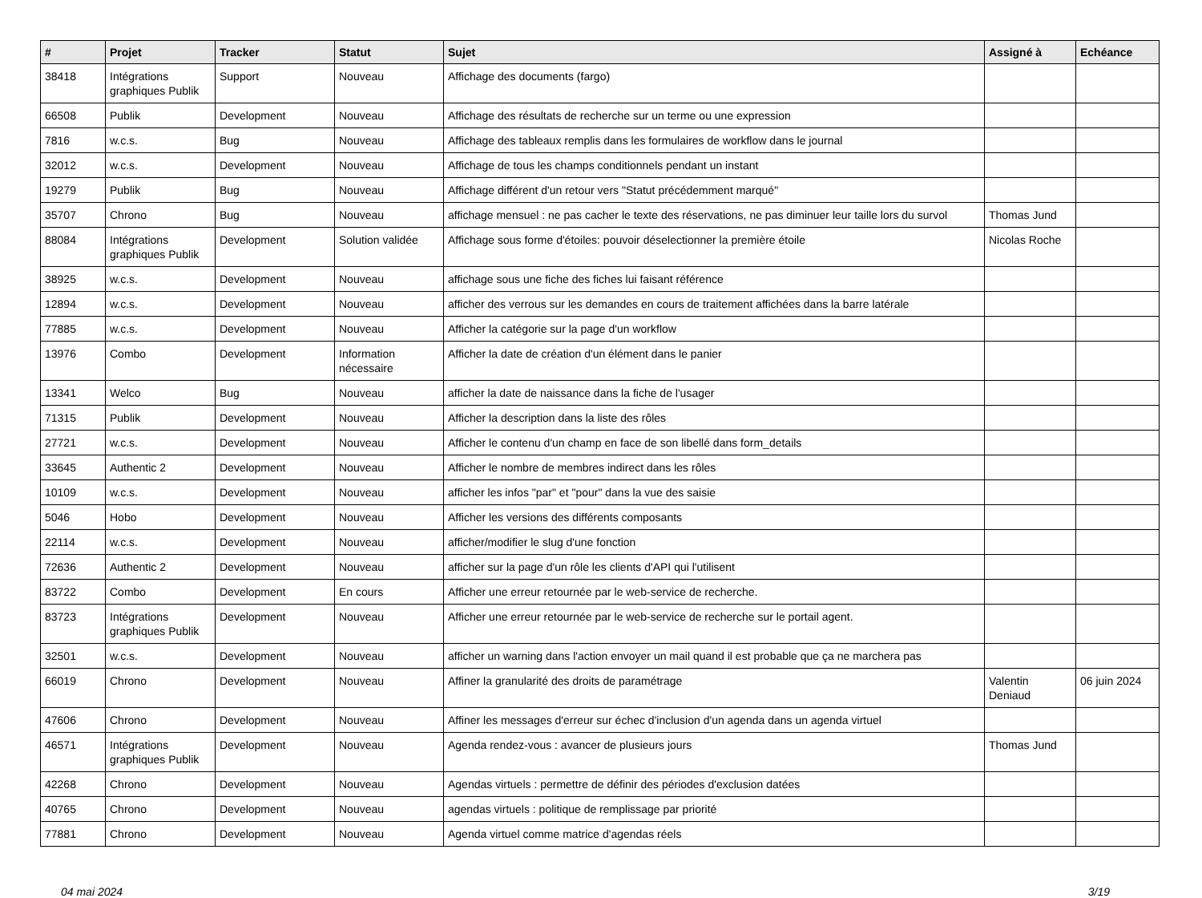| # | Projet | Tracker | Statut | Sujet | Assigné à | Echéance |
| --- | --- | --- | --- | --- | --- | --- |
| 38418 | Intégrations graphiques Publik | Support | Nouveau | Affichage des documents (fargo) | | |
| 66508 | Publik | Development | Nouveau | Affichage des résultats de recherche sur un terme ou une expression | | |
| 7816 | w.c.s. | Bug | Nouveau | Affichage des tableaux remplis dans les formulaires de workflow dans le journal | | |
| 32012 | w.c.s. | Development | Nouveau | Affichage de tous les champs conditionnels pendant un instant | | |
| 19279 | Publik | Bug | Nouveau | Affichage différent d'un retour vers "Statut précédemment marqué" | | |
| 35707 | Chrono | Bug | Nouveau | affichage mensuel : ne pas cacher le texte des réservations, ne pas diminuer leur taille lors du survol | Thomas Jund | |
| 88084 | Intégrations graphiques Publik | Development | Solution validée | Affichage sous forme d'étoiles: pouvoir déselectionner la première étoile | Nicolas Roche | |
| 38925 | w.c.s. | Development | Nouveau | affichage sous une fiche des fiches lui faisant référence | | |
| 12894 | w.c.s. | Development | Nouveau | afficher des verrous sur les demandes en cours de traitement affichées dans la barre latérale | | |
| 77885 | w.c.s. | Development | Nouveau | Afficher la catégorie sur la page d'un workflow | | |
| 13976 | Combo | Development | Information nécessaire | Afficher la date de création d'un élément dans le panier | | |
| 13341 | Welco | Bug | Nouveau | afficher la date de naissance dans la fiche de l'usager | | |
| 71315 | Publik | Development | Nouveau | Afficher la description dans la liste des rôles | | |
| 27721 | w.c.s. | Development | Nouveau | Afficher le contenu d'un champ en face de son libellé dans form_details | | |
| 33645 | Authentic 2 | Development | Nouveau | Afficher le nombre de membres indirect dans les rôles | | |
| 10109 | w.c.s. | Development | Nouveau | afficher les infos "par" et "pour" dans la vue des saisie | | |
| 5046 | Hobo | Development | Nouveau | Afficher les versions des différents composants | | |
| 22114 | w.c.s. | Development | Nouveau | afficher/modifier le slug d'une fonction | | |
| 72636 | Authentic 2 | Development | Nouveau | afficher sur la page d'un rôle les clients d'API qui l'utilisent | | |
| 83722 | Combo | Development | En cours | Afficher une erreur retournée par le web-service de recherche. | | |
| 83723 | Intégrations graphiques Publik | Development | Nouveau | Afficher une erreur retournée par le web-service de recherche sur le portail agent. | | |
| 32501 | w.c.s. | Development | Nouveau | afficher un warning dans l'action envoyer un mail quand il est probable que ça ne marchera pas | | |
| 66019 | Chrono | Development | Nouveau | Affiner la granularité des droits de paramétrage | Valentin Deniaud | 06 juin 2024 |
| 47606 | Chrono | Development | Nouveau | Affiner les messages d'erreur sur échec d'inclusion d'un agenda dans un agenda virtuel | | |
| 46571 | Intégrations graphiques Publik | Development | Nouveau | Agenda rendez-vous : avancer de plusieurs jours | Thomas Jund | |
| 42268 | Chrono | Development | Nouveau | Agendas virtuels : permettre de définir des périodes d'exclusion datées | | |
| 40765 | Chrono | Development | Nouveau | agendas virtuels : politique de remplissage par priorité | | |
| 77881 | Chrono | Development | Nouveau | Agenda virtuel comme matrice d'agendas réels | | |
04 mai 2024 3/19